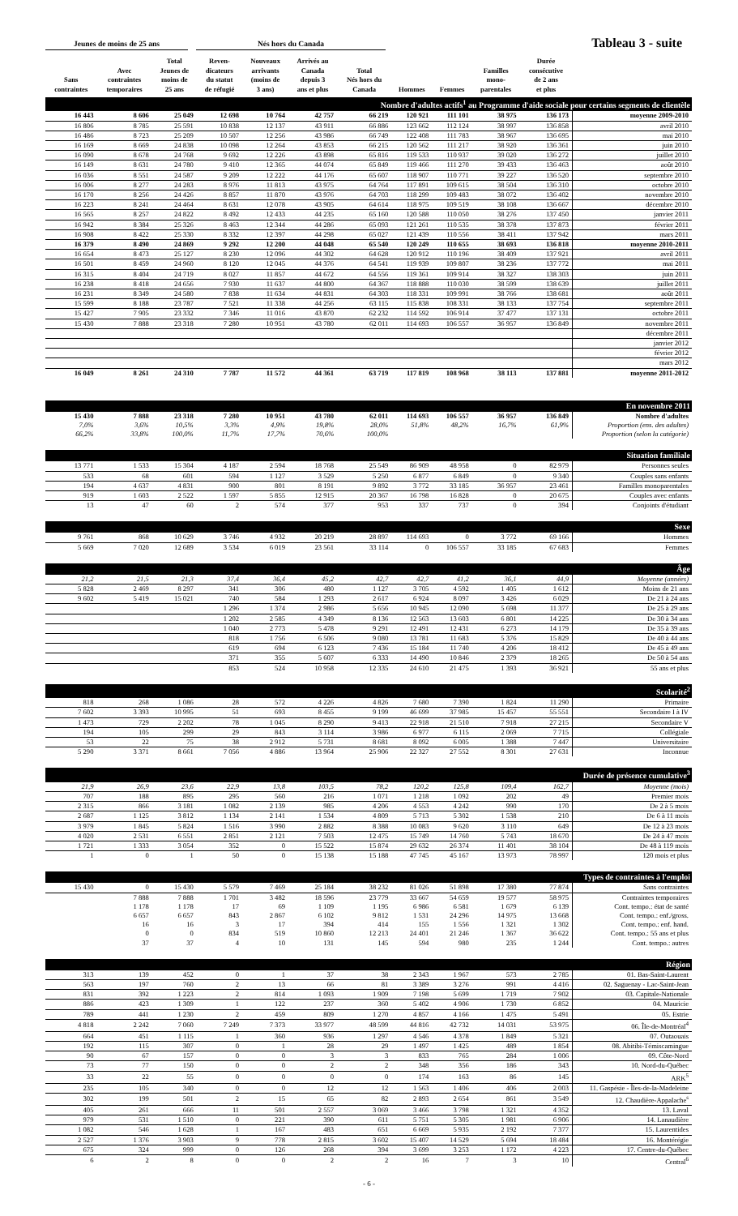Jeunes de moins de 25 ans
Nés hors du Canada
Tableau 3 - suite
| Sans contraintes | Avec contraintes temporaires | Total Jeunes de moins de 25 ans | Reven- dicateurs du statut de réfugié | Nouveaux arrivants (moins de 3 ans) | Arrivés au Canada depuis 3 ans et plus | Total Nés hors du Canada | Hommes | Femmes | Familles mono- parentales | Durée consécutive de 2 ans et plus | |
| --- | --- | --- | --- | --- | --- | --- | --- | --- | --- | --- | --- |
| Nombre d'adultes actifs<sup>1</sup> au Programme d'aide sociale pour certains segments de clientèle | | | | | | | | | | | |
| 16 443 | 8 606 | 25 049 | 12 698 | 10 764 | 42 757 | 66 219 | 120 921 | 111 101 | 38 975 | 136 173 | moyenne 2009-2010 |
| 16 806 | 8 785 | 25 591 | 10 838 | 12 137 | 43 911 | 66 886 | 123 662 | 112 124 | 38 997 | 136 858 | avril 2010 |
| 16 486 | 8 723 | 25 209 | 10 507 | 12 256 | 43 986 | 66 749 | 122 408 | 111 783 | 38 967 | 136 695 | mai 2010 |
| 16 169 | 8 669 | 24 838 | 10 098 | 12 264 | 43 853 | 66 215 | 120 562 | 111 217 | 38 920 | 136 361 | juin 2010 |
| 16 090 | 8 678 | 24 768 | 9 692 | 12 226 | 43 898 | 65 816 | 119 533 | 110 937 | 39 020 | 136 272 | juillet 2010 |
| 16 149 | 8 631 | 24 780 | 9 410 | 12 365 | 44 074 | 65 849 | 119 466 | 111 270 | 39 433 | 136 463 | août 2010 |
| 16 036 | 8 551 | 24 587 | 9 209 | 12 222 | 44 176 | 65 607 | 118 907 | 110 771 | 39 227 | 136 520 | septembre 2010 |
| 16 006 | 8 277 | 24 283 | 8 976 | 11 813 | 43 975 | 64 764 | 117 891 | 109 615 | 38 504 | 136 310 | octobre 2010 |
| 16 170 | 8 256 | 24 426 | 8 857 | 11 870 | 43 976 | 64 703 | 118 299 | 109 483 | 38 072 | 136 402 | novembre 2010 |
| 16 223 | 8 241 | 24 464 | 8 631 | 12 078 | 43 905 | 64 614 | 118 975 | 109 519 | 38 108 | 136 667 | décembre 2010 |
| 16 565 | 8 257 | 24 822 | 8 492 | 12 433 | 44 235 | 65 160 | 120 588 | 110 050 | 38 276 | 137 450 | janvier 2011 |
| 16 942 | 8 384 | 25 326 | 8 463 | 12 344 | 44 286 | 65 093 | 121 261 | 110 535 | 38 378 | 137 873 | février 2011 |
| 16 908 | 8 422 | 25 330 | 8 332 | 12 397 | 44 298 | 65 027 | 121 439 | 110 556 | 38 411 | 137 942 | mars 2011 |
| 16 379 | 8 490 | 24 869 | 9 292 | 12 200 | 44 048 | 65 540 | 120 249 | 110 655 | 38 693 | 136 818 | moyenne 2010-2011 |
| 16 654 | 8 473 | 25 127 | 8 230 | 12 096 | 44 302 | 64 628 | 120 912 | 110 196 | 38 409 | 137 921 | avril 2011 |
| 16 501 | 8 459 | 24 960 | 8 120 | 12 045 | 44 376 | 64 541 | 119 939 | 109 807 | 38 236 | 137 772 | mai 2011 |
| 16 315 | 8 404 | 24 719 | 8 027 | 11 857 | 44 672 | 64 556 | 119 361 | 109 914 | 38 327 | 138 303 | juin 2011 |
| 16 238 | 8 418 | 24 656 | 7 930 | 11 637 | 44 800 | 64 367 | 118 888 | 110 030 | 38 599 | 138 639 | juillet 2011 |
| 16 231 | 8 349 | 24 580 | 7 838 | 11 634 | 44 831 | 64 303 | 118 331 | 109 991 | 38 766 | 138 681 | août 2011 |
| 15 599 | 8 188 | 23 787 | 7 521 | 11 338 | 44 256 | 63 115 | 115 838 | 108 331 | 38 133 | 137 754 | septembre 2011 |
| 15 427 | 7 905 | 23 332 | 7 346 | 11 016 | 43 870 | 62 232 | 114 592 | 106 914 | 37 477 | 137 131 | octobre 2011 |
| 15 430 | 7 888 | 23 318 | 7 280 | 10 951 | 43 780 | 62 011 | 114 693 | 106 557 | 36 957 | 136 849 | novembre 2011 |
| | | | | | | | | | | | décembre 2011 |
| | | | | | | | | | | | janvier 2012 |
| | | | | | | | | | | | février 2012 |
| | | | | | | | | | | | mars 2012 |
| 16 049 | 8 261 | 24 310 | 7 787 | 11 572 | 44 361 | 63 719 | 117 819 | 108 968 | 38 113 | 137 881 | moyenne 2011-2012 |
| En novembre 2011 | | | | | | | | | | | |
| 15 430 | 7 888 | 23 318 | 7 280 | 10 951 | 43 780 | 62 011 | 114 693 | 106 557 | 36 957 | 136 849 | Nombre d'adultes |
| 7,0% | 3,6% | 10,5% | 3,3% | 4,9% | 19,8% | 28,0% | 51,8% | 48,2% | 16,7% | 61,9% | Proportion (ens. des adultes) |
| 66,2% | 33,8% | 100,0% | 11,7% | 17,7% | 70,6% | 100,0% | | | | | Proportion (selon la catégorie) |
| Situation familiale | | | | | | | | | | | |
| 13 771 | 1 533 | 15 304 | 4 187 | 2 594 | 18 768 | 25 549 | 86 909 | 48 958 | 0 | 82 979 | Personnes seules |
| 533 | 68 | 601 | 594 | 1 127 | 3 529 | 5 250 | 6 877 | 6 849 | 0 | 9 340 | Couples sans enfants |
| 194 | 4 637 | 4 831 | 900 | 801 | 8 191 | 9 892 | 3 772 | 33 185 | 36 957 | 23 461 | Familles monoparentales |
| 919 | 1 603 | 2 522 | 1 597 | 5 855 | 12 915 | 20 367 | 16 798 | 16 828 | 0 | 20 675 | Couples avec enfants |
| 13 | 47 | 60 | 2 | 574 | 377 | 953 | 337 | 737 | 0 | 394 | Conjoints d'étudiant |
| Sexe | | | | | | | | | | | |
| 9 761 | 868 | 10 629 | 3 746 | 4 932 | 20 219 | 28 897 | 114 693 | 0 | 3 772 | 69 166 | Hommes |
| 5 669 | 7 020 | 12 689 | 3 534 | 6 019 | 23 561 | 33 114 | 0 | 106 557 | 33 185 | 67 683 | Femmes |
| Âge | | | | | | | | | | | |
| 21,2 | 21,5 | 21,3 | 37,4 | 36,4 | 45,2 | 42,7 | 42,7 | 41,2 | 36,1 | 44,9 | Moyenne (années) |
| 5 828 | 2 469 | 8 297 | 341 | 306 | 480 | 1 127 | 3 705 | 4 592 | 1 405 | 1 612 | Moins de 21 ans |
| 9 602 | 5 419 | 15 021 | 740 | 584 | 1 293 | 2 617 | 6 924 | 8 097 | 3 426 | 6 029 | De 21 à 24 ans |
| | | | 1 296 | 1 374 | 2 986 | 5 656 | 10 945 | 12 090 | 5 698 | 11 377 | De 25 à 29 ans |
| | | | 1 202 | 2 585 | 4 349 | 8 136 | 12 563 | 13 603 | 6 801 | 14 225 | De 30 à 34 ans |
| | | | 1 040 | 2 773 | 5 478 | 9 291 | 12 491 | 12 431 | 6 273 | 14 179 | De 35 à 39 ans |
| | | | 818 | 1 756 | 6 506 | 9 080 | 13 781 | 11 683 | 5 376 | 15 829 | De 40 à 44 ans |
| | | | 619 | 694 | 6 123 | 7 436 | 15 184 | 11 740 | 4 206 | 18 412 | De 45 à 49 ans |
| | | | 371 | 355 | 5 607 | 6 333 | 14 490 | 10 846 | 2 379 | 18 265 | De 50 à 54 ans |
| | | | 853 | 524 | 10 958 | 12 335 | 24 610 | 21 475 | 1 393 | 36 921 | 55 ans et plus |
| Scolarité<sup>2</sup> | | | | | | | | | | | |
| 818 | 268 | 1 086 | 28 | 572 | 4 226 | 4 826 | 7 680 | 7 390 | 1 824 | 11 290 | Primaire |
| 7 602 | 3 393 | 10 995 | 51 | 693 | 8 455 | 9 199 | 46 699 | 37 985 | 15 457 | 55 551 | Secondaire I à IV |
| 1 473 | 729 | 2 202 | 78 | 1 045 | 8 290 | 9 413 | 22 918 | 21 510 | 7 918 | 27 215 | Secondaire V |
| 194 | 105 | 299 | 29 | 843 | 3 114 | 3 986 | 6 977 | 6 115 | 2 069 | 7 715 | Collégiale |
| 53 | 22 | 75 | 38 | 2 912 | 5 731 | 8 681 | 8 092 | 6 005 | 1 388 | 7 447 | Universitaire |
| 5 290 | 3 371 | 8 661 | 7 056 | 4 886 | 13 964 | 25 906 | 22 327 | 27 552 | 8 301 | 27 631 | Inconnue |
| Durée de présence cumulative<sup>3</sup> | | | | | | | | | | | |
| 21,9 | 26,9 | 23,6 | 22,9 | 13,8 | 103,5 | 78,2 | 120,2 | 125,8 | 109,4 | 162,7 | Moyenne (mois) |
| 707 | 188 | 895 | 295 | 560 | 216 | 1 071 | 1 218 | 1 092 | 202 | 49 | Premier mois |
| 2 315 | 866 | 3 181 | 1 082 | 2 139 | 985 | 4 206 | 4 553 | 4 242 | 990 | 170 | De 2 à 5 mois |
| 2 687 | 1 125 | 3 812 | 1 134 | 2 141 | 1 534 | 4 809 | 5 713 | 5 302 | 1 538 | 210 | De 6 à 11 mois |
| 3 979 | 1 845 | 5 824 | 1 516 | 3 990 | 2 882 | 8 388 | 10 083 | 9 620 | 3 110 | 649 | De 12 à 23 mois |
| 4 020 | 2 531 | 6 551 | 2 851 | 2 121 | 7 503 | 12 475 | 15 749 | 14 760 | 5 743 | 18 670 | De 24 à 47 mois |
| 1 721 | 1 333 | 3 054 | 352 | 0 | 15 522 | 15 874 | 29 632 | 26 374 | 11 401 | 38 104 | De 48 à 119 mois |
| 1 | 0 | 1 | 50 | 0 | 15 138 | 15 188 | 47 745 | 45 167 | 13 973 | 78 997 | 120 mois et plus |
| Types de contraintes à l'emploi | | | | | | | | | | | |
| 15 430 | 0 | 15 430 | 5 579 | 7 469 | 25 184 | 38 232 | 81 026 | 51 898 | 17 380 | 77 874 | Sans contraintes |
| | 7 888 | 7 888 | 1 701 | 3 482 | 18 596 | 23 779 | 33 667 | 54 659 | 19 577 | 58 975 | Contraintes temporaires |
| | 1 178 | 1 178 | 17 | 69 | 1 109 | 1 195 | 6 986 | 6 581 | 1 679 | 6 139 | Cont. tempo.: état de santé |
| | 6 657 | 6 657 | 843 | 2 867 | 6 102 | 9 812 | 1 531 | 24 296 | 14 975 | 13 668 | Cont. tempo.: enf./gross. |
| | 16 | 16 | 3 | 17 | 394 | 414 | 155 | 1 556 | 1 321 | 1 302 | Cont. tempo.: enf. hand. |
| | 0 | 0 | 834 | 519 | 10 860 | 12 213 | 24 401 | 21 246 | 1 367 | 36 622 | Cont. tempo.: 55 ans et plus |
| | 37 | 37 | 4 | 10 | 131 | 145 | 594 | 980 | 235 | 1 244 | Cont. tempo.: autres |
| Région | | | | | | | | | | | |
| 313 | 139 | 452 | 0 | 1 | 37 | 38 | 2 343 | 1 967 | 573 | 2 785 | 01. Bas-Saint-Laurent |
| 563 | 197 | 760 | 2 | 13 | 66 | 81 | 3 389 | 3 276 | 991 | 4 416 | 02. Saguenay - Lac-Saint-Jean |
| 831 | 392 | 1 223 | 2 | 814 | 1 093 | 1 909 | 7 198 | 5 699 | 1 719 | 7 902 | 03. Capitale-Nationale |
| 886 | 423 | 1 309 | 1 | 122 | 237 | 360 | 5 402 | 4 906 | 1 730 | 6 852 | 04. Mauricie |
| 789 | 441 | 1 230 | 2 | 459 | 809 | 1 270 | 4 857 | 4 166 | 1 475 | 5 491 | 05. Estrie |
| 4 818 | 2 242 | 7 060 | 7 249 | 7 373 | 33 977 | 48 599 | 44 816 | 42 732 | 14 031 | 53 975 | 06. Île-de-Montréal<sup>4</sup> |
| 664 | 451 | 1 115 | 1 | 360 | 936 | 1 297 | 4 546 | 4 378 | 1 849 | 5 321 | 07. Outaouais |
| 192 | 115 | 307 | 0 | 1 | 28 | 29 | 1 497 | 1 425 | 489 | 1 854 | 08. Abitibi-Témiscamingue |
| 90 | 67 | 157 | 0 | 0 | 3 | 3 | 833 | 765 | 284 | 1 006 | 09. Côte-Nord |
| 73 | 77 | 150 | 0 | 0 | 2 | 2 | 348 | 356 | 186 | 343 | 10. Nord-du-Québec |
| 33 | 22 | 55 | 0 | 0 | 0 | 0 | 174 | 163 | 86 | 145 | ARK<sup>5</sup> |
| 235 | 105 | 340 | 0 | 0 | 12 | 12 | 1 563 | 1 406 | 406 | 2 003 | 11. Gaspésie - Îles-de-la-Madeleine |
| 302 | 199 | 501 | 2 | 15 | 65 | 82 | 2 893 | 2 654 | 861 | 3 549 | 12. Chaudière-Appalache<sup>s</sup> |
| 405 | 261 | 666 | 11 | 501 | 2 557 | 3 069 | 3 466 | 3 798 | 1 321 | 4 352 | 13. Laval |
| 979 | 531 | 1 510 | 0 | 221 | 390 | 611 | 5 751 | 5 305 | 1 981 | 6 906 | 14. Lanaudière |
| 1 082 | 546 | 1 628 | 1 | 167 | 483 | 651 | 6 669 | 5 935 | 2 192 | 7 377 | 15. Laurentides |
| 2 527 | 1 376 | 3 903 | 9 | 778 | 2 815 | 3 602 | 15 407 | 14 529 | 5 694 | 18 484 | 16. Montérégie |
| 675 | 324 | 999 | 0 | 126 | 268 | 394 | 3 699 | 3 253 | 1 172 | 4 223 | 17. Centre-du-Québec |
| 6 | 2 | 8 | 0 | 0 | 2 | 2 | 16 | 7 | 3 | 10 | Central<sup>6</sup> |
- 6 -